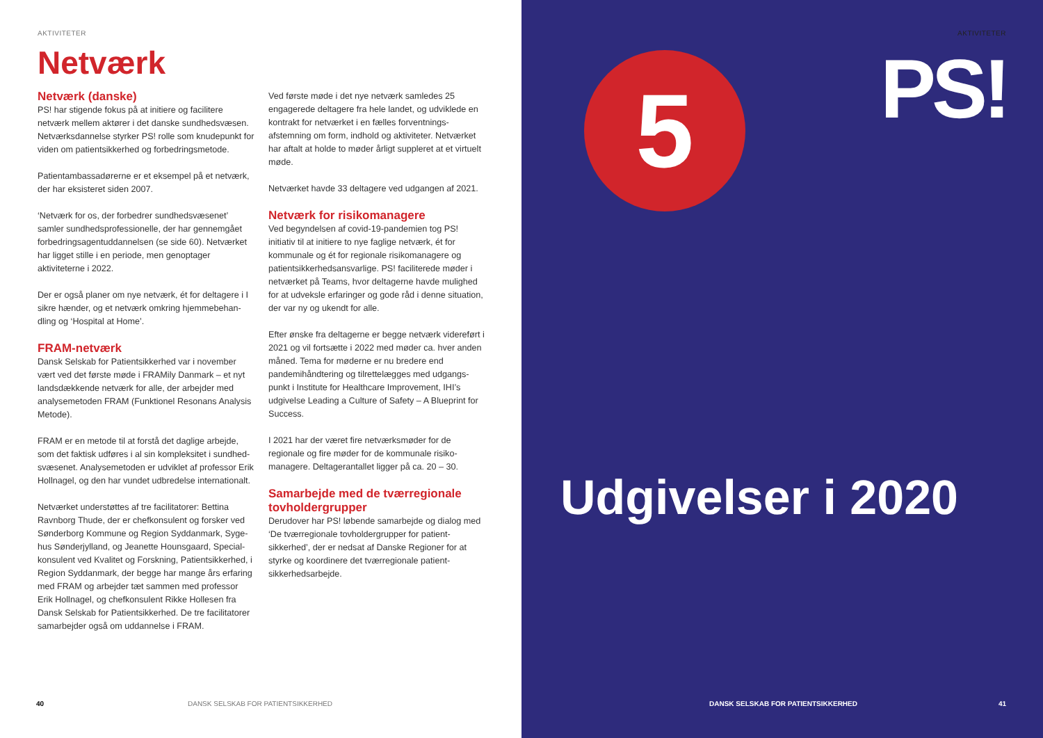AKTIVITETER
Netværk
Netværk (danske)
PS! har stigende fokus på at initiere og facilitere netværk mellem aktører i det danske sundhedsvæsen. Netværksdannelse styrker PS! rolle som knudepunkt for viden om patientsikkerhed og forbedringsmetode.
Patientambassadørerne er et eksempel på et netværk, der har eksisteret siden 2007.
‘Netværk for os, der forbedrer sundhedsvæsenet’ samler sundhedsprofessionelle, der har gennemgået forbedringsagentuddannelsen (se side 60). Netværket har ligget stille i en periode, men genoptager aktiviteterne i 2022.
Der er også planer om nye netværk, ét for deltagere i I sikre hænder, og et netværk omkring hjemmebehan-dling og ‘Hospital at Home’.
FRAM-netværk
Dansk Selskab for Patientsikkerhed var i november vært ved det første møde i FRAMily Danmark – et nyt landsdækkende netværk for alle, der arbejder med analysemetoden FRAM (Funktionel Resonans Analysis Metode).
FRAM er en metode til at forstå det daglige arbejde, som det faktisk udføres i al sin kompleksitet i sundhed-svæsenet. Analysemetoden er udviklet af professor Erik Hollnagel, og den har vundet udbredelse internationalt.
Netværket understøttes af tre facilitatorer: Bettina Ravnborg Thude, der er chefkonsulent og forsker ved Sønderborg Kommune og Region Syddanmark, Syge-hus Sønderjylland, og Jeanette Hounsgaard, Special-konsulent ved Kvalitet og Forskning, Patientsikkerhed, i Region Syddanmark, der begge har mange års erfaring med FRAM og arbejder tæt sammen med professor Erik Hollnagel, og chefkonsulent Rikke Hollesen fra Dansk Selskab for Patientsikkerhed. De tre facilitatorer samarbejder også om uddannelse i FRAM.
Ved første møde i det nye netværk samledes 25 engagerede deltagere fra hele landet, og udviklede en kontrakt for netværket i en fælles forventnings-afstemning om form, indhold og aktiviteter. Netværket har aftalt at holde to møder årligt suppleret at et virtuelt møde.
Netværket havde 33 deltagere ved udgangen af 2021.
Netværk for risikomanagere
Ved begyndelsen af covid-19-pandemien tog PS! initiativ til at initiere to nye faglige netværk, ét for kommunale og ét for regionale risikomanagere og patientsikkerhedsansvarlige. PS! faciliterede møder i netværket på Teams, hvor deltagerne havde mulighed for at udveksle erfaringer og gode råd i denne situation, der var ny og ukendt for alle.
Efter ønske fra deltagerne er begge netværk videreført i 2021 og vil fortsætte i 2022 med møder ca. hver anden måned. Tema for møderne er nu bredere end pandemihåndtering og tilrettelægges med udgangs-punkt i Institute for Healthcare Improvement, IHI’s udgivelse Leading a Culture of Safety – A Blueprint for Success.
I 2021 har der været fire netværksmøder for de regionale og fire møder for de kommunale risiko-managere. Deltagerantallet ligger på ca. 20 – 30.
Samarbejde med de tværregionale tovholdergrupper
Derudover har PS! løbende samarbejde og dialog med ‘De tværregionale tovholdergrupper for patient-sikkerhed’, der er nedsat af Danske Regioner for at styrke og koordinere det tværregionale patient-sikkerhedsarbejde.
40
DANSK SELSKAB FOR PATIENTSIKKERHED
AKTIVITETER
5 PS!
Udgivelser i 2020
DANSK SELSKAB FOR PATIENTSIKKERHED
41